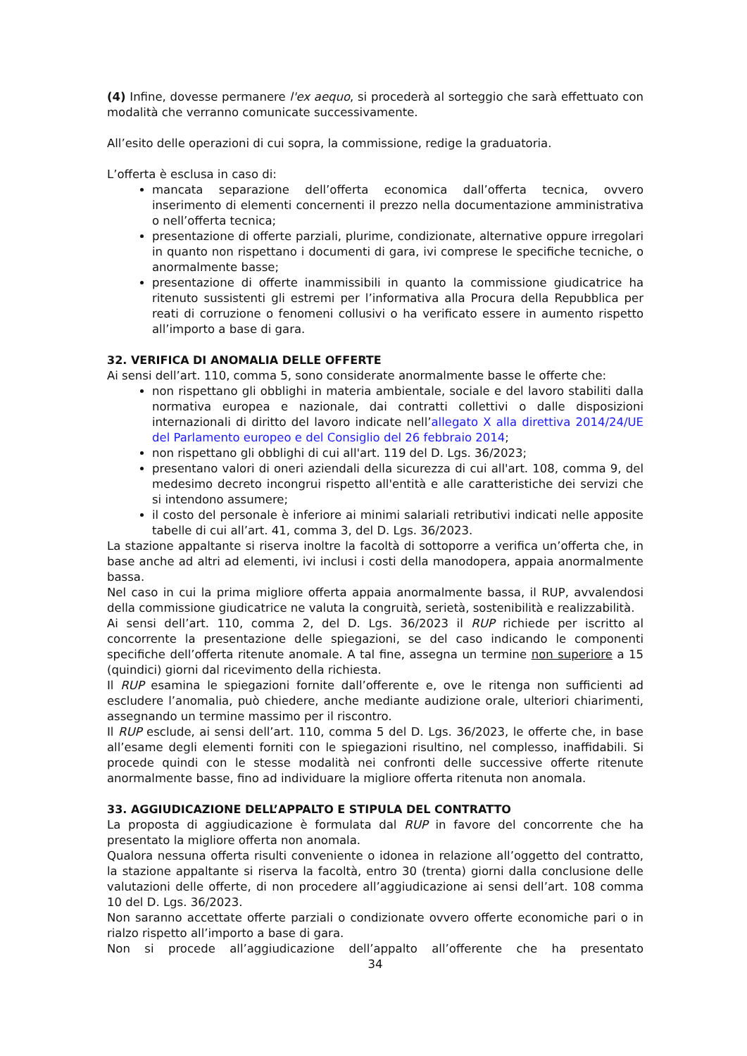(4) Infine, dovesse permanere l'ex aequo, si procederà al sorteggio che sarà effettuato con modalità che verranno comunicate successivamente.
All’esito delle operazioni di cui sopra, la commissione, redige la graduatoria.
L’offerta è esclusa in caso di:
mancata separazione dell’offerta economica dall’offerta tecnica, ovvero inserimento di elementi concernenti il prezzo nella documentazione amministrativa o nell’offerta tecnica;
presentazione di offerte parziali, plurime, condizionate, alternative oppure irregolari in quanto non rispettano i documenti di gara, ivi comprese le specifiche tecniche, o anormalmente basse;
presentazione di offerte inammissibili in quanto la commissione giudicatrice ha ritenuto sussistenti gli estremi per l’informativa alla Procura della Repubblica per reati di corruzione o fenomeni collusivi o ha verificato essere in aumento rispetto all’importo a base di gara.
32. VERIFICA DI ANOMALIA DELLE OFFERTE
Ai sensi dell’art. 110, comma 5, sono considerate anormalmente basse le offerte che:
non rispettano gli obblighi in materia ambientale, sociale e del lavoro stabiliti dalla normativa europea e nazionale, dai contratti collettivi o dalle disposizioni internazionali di diritto del lavoro indicate nell’allegato X alla direttiva 2014/24/UE del Parlamento europeo e del Consiglio del 26 febbraio 2014;
non rispettano gli obblighi di cui all'art. 119 del D. Lgs. 36/2023;
presentano valori di oneri aziendali della sicurezza di cui all'art. 108, comma 9, del medesimo decreto incongrui rispetto all'entità e alle caratteristiche dei servizi che si intendono assumere;
il costo del personale è inferiore ai minimi salariali retributivi indicati nelle apposite tabelle di cui all’art. 41, comma 3, del D. Lgs. 36/2023.
La stazione appaltante si riserva inoltre la facoltà di sottoporre a verifica un’offerta che, in base anche ad altri ad elementi, ivi inclusi i costi della manodopera, appaia anormalmente bassa.
Nel caso in cui la prima migliore offerta appaia anormalmente bassa, il RUP, avvalendosi della commissione giudicatrice ne valuta la congruità, serietà, sostenibilità e realizzabilità.
Ai sensi dell’art. 110, comma 2, del D. Lgs. 36/2023 il RUP richiede per iscritto al concorrente la presentazione delle spiegazioni, se del caso indicando le componenti specifiche dell’offerta ritenute anomale. A tal fine, assegna un termine non superiore a 15 (quindici) giorni dal ricevimento della richiesta.
Il RUP esamina le spiegazioni fornite dall’offerente e, ove le ritenga non sufficienti ad escludere l’anomalia, può chiedere, anche mediante audizione orale, ulteriori chiarimenti, assegnando un termine massimo per il riscontro.
Il RUP esclude, ai sensi dell’art. 110, comma 5 del D. Lgs. 36/2023, le offerte che, in base all’esame degli elementi forniti con le spiegazioni risultino, nel complesso, inaffidabili. Si procede quindi con le stesse modalità nei confronti delle successive offerte ritenute anormalmente basse, fino ad individuare la migliore offerta ritenuta non anomala.
33. AGGIUDICAZIONE DELL’APPALTO E STIPULA DEL CONTRATTO
La proposta di aggiudicazione è formulata dal RUP in favore del concorrente che ha presentato la migliore offerta non anomala.
Qualora nessuna offerta risulti conveniente o idonea in relazione all’oggetto del contratto, la stazione appaltante si riserva la facoltà, entro 30 (trenta) giorni dalla conclusione delle valutazioni delle offerte, di non procedere all’aggiudicazione ai sensi dell’art. 108 comma 10 del D. Lgs. 36/2023.
Non saranno accettate offerte parziali o condizionate ovvero offerte economiche pari o in rialzo rispetto all’importo a base di gara.
Non si procede all’aggiudicazione dell’appalto all’offerente che ha presentato
34